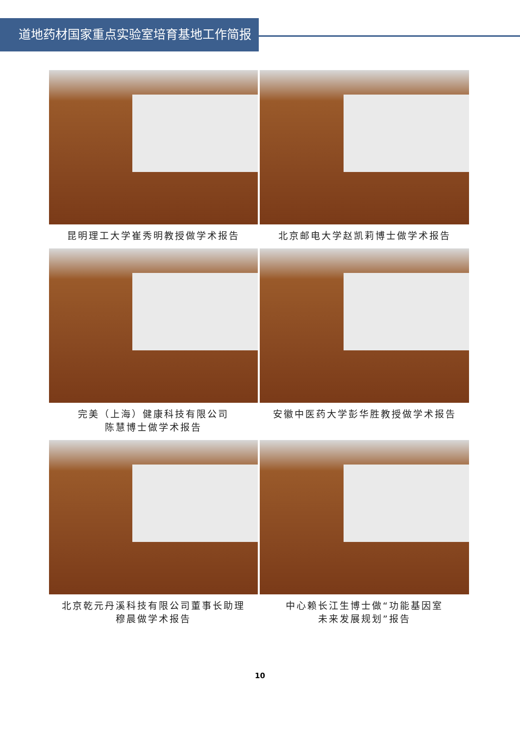道地药材国家重点实验室培育基地工作简报
昆明理工大学崔秀明教授做学术报告
北京邮电大学赵凯莉博士做学术报告
完美（上海）健康科技有限公司
陈慧博士做学术报告
安徽中医药大学彭华胜教授做学术报告
北京乾元丹溪科技有限公司董事长助理
穆晨做学术报告
中心赖长江生博士做“功能基因室
未来发展规划”报告
10